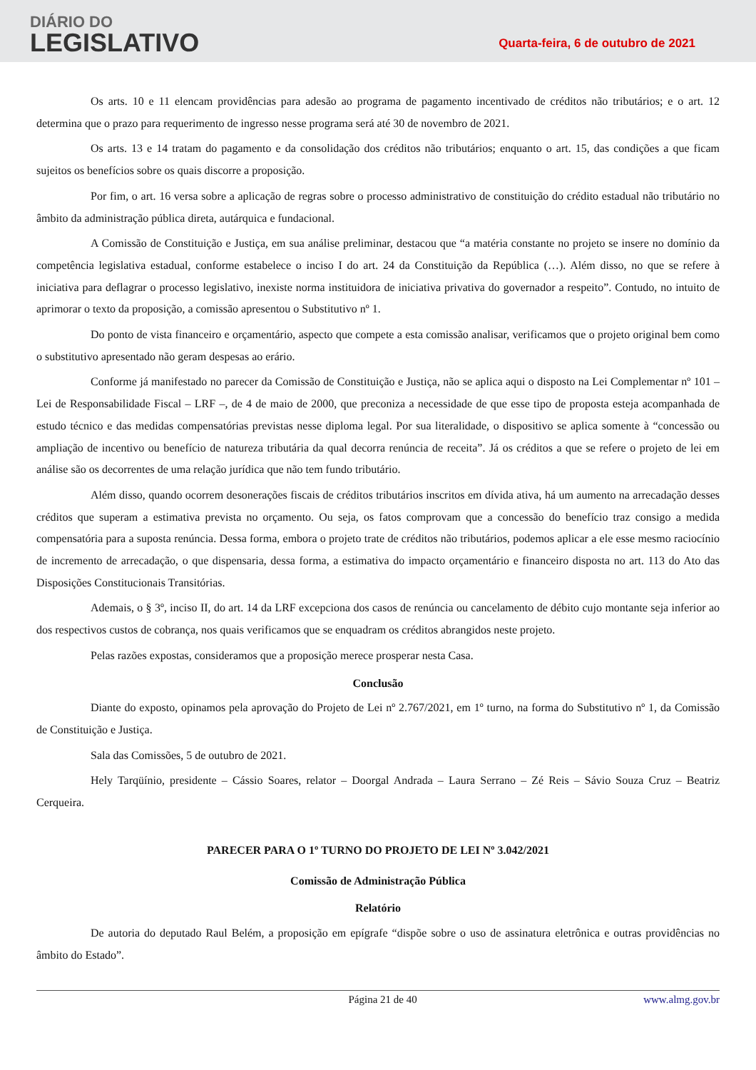DIÁRIO DO
LEGISLATIVO
Quarta-feira, 6 de outubro de 2021
Os arts. 10 e 11 elencam providências para adesão ao programa de pagamento incentivado de créditos não tributários; e o art. 12 determina que o prazo para requerimento de ingresso nesse programa será até 30 de novembro de 2021.
Os arts. 13 e 14 tratam do pagamento e da consolidação dos créditos não tributários; enquanto o art. 15, das condições a que ficam sujeitos os benefícios sobre os quais discorre a proposição.
Por fim, o art. 16 versa sobre a aplicação de regras sobre o processo administrativo de constituição do crédito estadual não tributário no âmbito da administração pública direta, autárquica e fundacional.
A Comissão de Constituição e Justiça, em sua análise preliminar, destacou que “a matéria constante no projeto se insere no domínio da competência legislativa estadual, conforme estabelece o inciso I do art. 24 da Constituição da República (…). Além disso, no que se refere à iniciativa para deflagrar o processo legislativo, inexiste norma instituidora de iniciativa privativa do governador a respeito”. Contudo, no intuito de aprimorar o texto da proposição, a comissão apresentou o Substitutivo nº 1.
Do ponto de vista financeiro e orçamentário, aspecto que compete a esta comissão analisar, verificamos que o projeto original bem como o substitutivo apresentado não geram despesas ao erário.
Conforme já manifestado no parecer da Comissão de Constituição e Justiça, não se aplica aqui o disposto na Lei Complementar nº 101 – Lei de Responsabilidade Fiscal – LRF –, de 4 de maio de 2000, que preconiza a necessidade de que esse tipo de proposta esteja acompanhada de estudo técnico e das medidas compensatórias previstas nesse diploma legal. Por sua literalidade, o dispositivo se aplica somente à “concessão ou ampliação de incentivo ou benefício de natureza tributária da qual decorra renúncia de receita”. Já os créditos a que se refere o projeto de lei em análise são os decorrentes de uma relação jurídica que não tem fundo tributário.
Além disso, quando ocorrem desonerações fiscais de créditos tributários inscritos em dívida ativa, há um aumento na arrecadação desses créditos que superam a estimativa prevista no orçamento. Ou seja, os fatos comprovam que a concessão do benefício traz consigo a medida compensatória para a suposta renúncia. Dessa forma, embora o projeto trate de créditos não tributários, podemos aplicar a ele esse mesmo raciocínio de incremento de arrecadação, o que dispensaria, dessa forma, a estimativa do impacto orçamentário e financeiro disposta no art. 113 do Ato das Disposições Constitucionais Transitórias.
Ademais, o § 3º, inciso II, do art. 14 da LRF excepciona dos casos de renúncia ou cancelamento de débito cujo montante seja inferior ao dos respectivos custos de cobrança, nos quais verificamos que se enquadram os créditos abrangidos neste projeto.
Pelas razões expostas, consideramos que a proposição merece prosperar nesta Casa.
Conclusão
Diante do exposto, opinamos pela aprovação do Projeto de Lei nº 2.767/2021, em 1º turno, na forma do Substitutivo nº 1, da Comissão de Constituição e Justiça.
Sala das Comissões, 5 de outubro de 2021.
Hely Tarqüínio, presidente – Cássio Soares, relator – Doorgal Andrada – Laura Serrano – Zé Reis – Sávio Souza Cruz – Beatriz Cerqueira.
PARECER PARA O 1º TURNO DO PROJETO DE LEI Nº 3.042/2021
Comissão de Administração Pública
Relatório
De autoria do deputado Raul Belém, a proposição em epígrafe “dispõe sobre o uso de assinatura eletrônica e outras providências no âmbito do Estado”.
Página 21 de 40 www.almg.gov.br